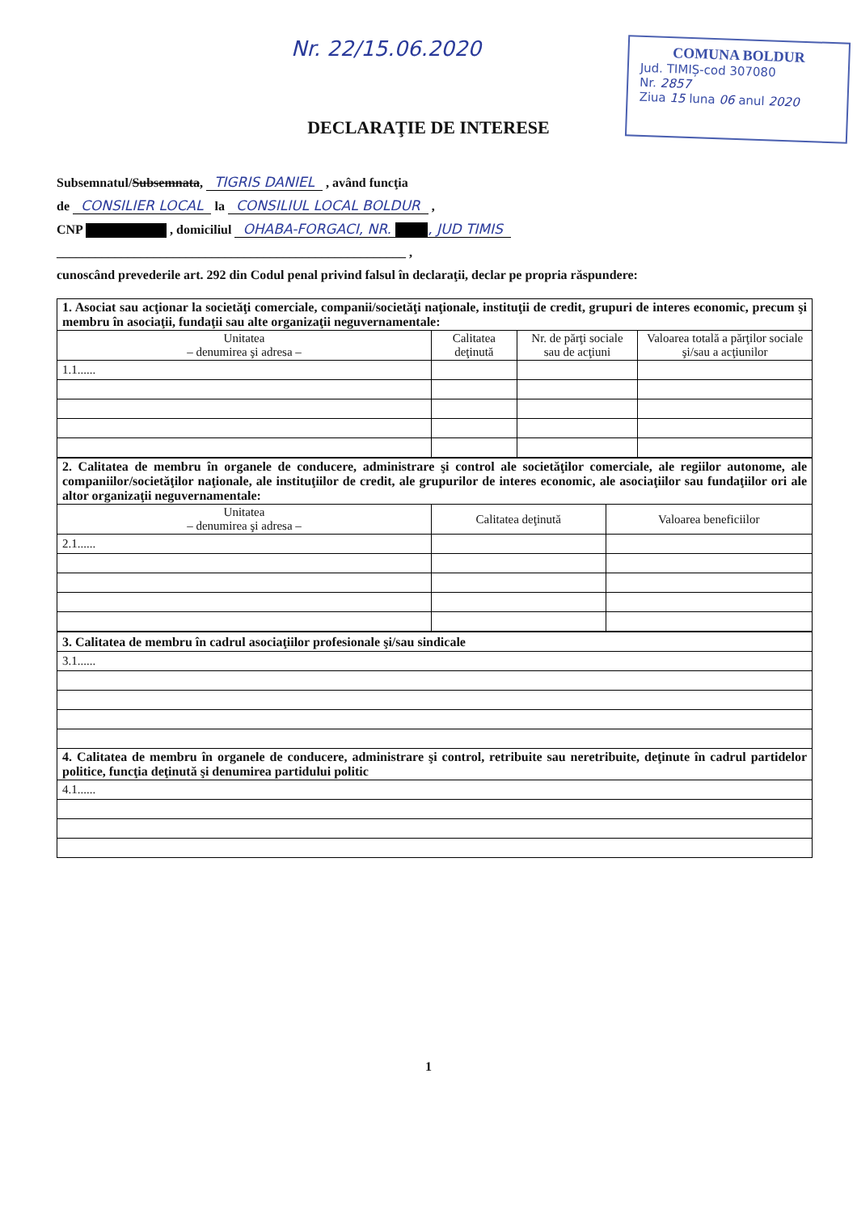Nr. 22/15.06.2020
COMUNA BOLDUR
Jud. TIMIȘ-cod 307080
Nr. 2857
Ziua 15 luna 06 anul 2020
DECLARAŢIE DE INTERESE
Subsemnatul/Subsemnata, TIGRIS DANIEL , având funcţia
de CONSILIER LOCAL la CONSILIUL LOCAL BOLDUR ,
CNP , domiciliul OHABA-FORGACI, NR. , JUD TIMIS
______________________________________________________ ,
cunoscând prevederile art. 292 din Codul penal privind falsul în declaraţii, declar pe propria răspundere:
| 1. Asociat sau acţionar la societăţi comerciale, companii/societăţi naţionale, instituţii de credit, grupuri de interes economic, precum şi membru în asociaţii, fundaţii sau alte organizaţii neguvernamentale: | | | |
| Unitatea – denumirea şi adresa – | Calitatea deţinută | Nr. de părţi sociale sau de acţiuni | Valoarea totală a părţilor sociale şi/sau a acţiunilor |
| 1.1...... | | | |
| 2. Calitatea de membru în organele de conducere, administrare şi control ale societăţilor comerciale, ale regiilor autonome, ale companiilor/societăţilor naţionale, ale instituţiilor de credit, ale grupurilor de interes economic, ale asociaţiilor sau fundaţiilor ori ale altor organizaţii neguvernamentale: | | |
| Unitatea – denumirea şi adresa – | Calitatea deţinută | Valoarea beneficiilor |
| 2.1...... | | |
| 3. Calitatea de membru în cadrul asociaţiilor profesionale şi/sau sindicale |
| 3.1...... |
| 4. Calitatea de membru în organele de conducere, administrare şi control, retribuite sau neretribuite, deţinute în cadrul partidelor politice, funcţia deţinută şi denumirea partidului politic |
| 4.1...... |
1